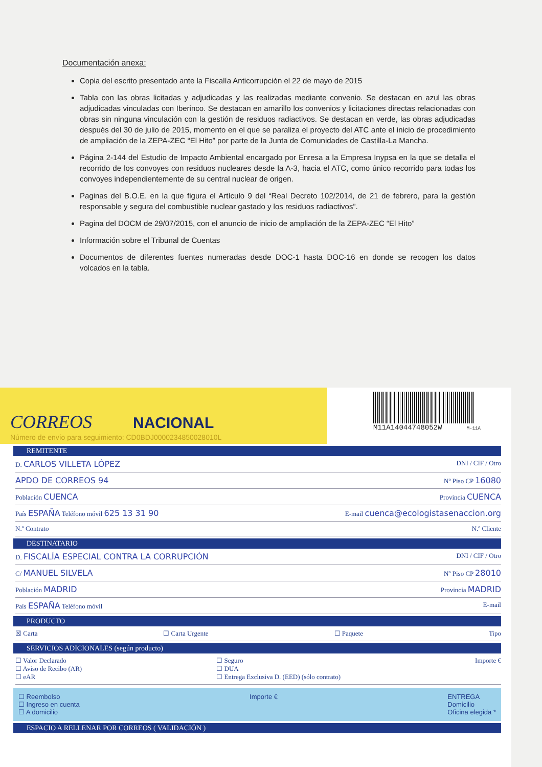Documentación anexa:
Copia del escrito presentado ante la Fiscalía Anticorrupción el 22 de mayo de 2015
Tabla con las obras licitadas y adjudicadas y las realizadas mediante convenio. Se destacan en azul las obras adjudicadas vinculadas con Iberinco. Se destacan en amarillo los convenios y licitaciones directas relacionadas con obras sin ninguna vinculación con la gestión de residuos radiactivos. Se destacan en verde, las obras adjudicadas después del 30 de julio de 2015, momento en el que se paraliza el proyecto del ATC ante el inicio de procedimiento de ampliación de la ZEPA-ZEC “El Hito” por parte de la Junta de Comunidades de Castilla-La Mancha.
Página 2-144 del Estudio de Impacto Ambiental encargado por Enresa a la Empresa Inypsa en la que se detalla el recorrido de los convoyes con residuos nucleares desde la A-3, hacia el ATC, como único recorrido para todas los convoyes independientemente de su central nuclear de origen.
Paginas del B.O.E. en la que figura el Artículo 9 del “Real Decreto 102/2014, de 21 de febrero, para la gestión responsable y segura del combustible nuclear gastado y los residuos radiactivos”.
Pagina del DOCM de 29/07/2015, con el anuncio de inicio de ampliación de la ZEPA-ZEC “El Hito”
Información sobre el Tribunal de Cuentas
Documentos de diferentes fuentes numeradas desde DOC-1 hasta DOC-16 en donde se recogen los datos volcados en la tabla.
CORREOS NACIONAL
Número de envío para seguimiento: CD0BDJ0000234850028010L
M11A14044748052W M-11A
REMITENTE
D. CARLOS VILLETA LÓPEZ DNI / CIF / Otro
APDO DE CORREOS 94 Nº Piso CP 16080
Población CUENCA Provincia CUENCA
País ESPAÑA Teléfono móvil 625 13 31 90 E-mail cuenca@ecologistasenaccion.org
N.º Contrato N.º Cliente
DESTINATARIO
D. FISCALÍA ESPECIAL CONTRA LA CORRUPCIÓN DNI / CIF / Otro
C/ MANUEL SILVELA Nº Piso CP 28010
Población MADRID Provincia MADRID
País ESPAÑA Teléfono móvil E-mail
PRODUCTO
☒ Carta ☐ Carta Urgente ☐ Paquete Tipo
SERVICIOS ADICIONALES (según producto)
☐ Valor Declarado
☐ Aviso de Recibo (AR)
☐ eAR ☐ Seguro
☐ DUA
☐ Entrega Exclusiva D. (EED) (sólo contrato) Importe €
☐ Reembolso
☐ Ingreso en cuenta
☐ A domicilio Importe € ENTREGA
Domicilio
Oficina elegida *
ESPACIO A RELLENAR POR CORREOS ( VALIDACIÓN )